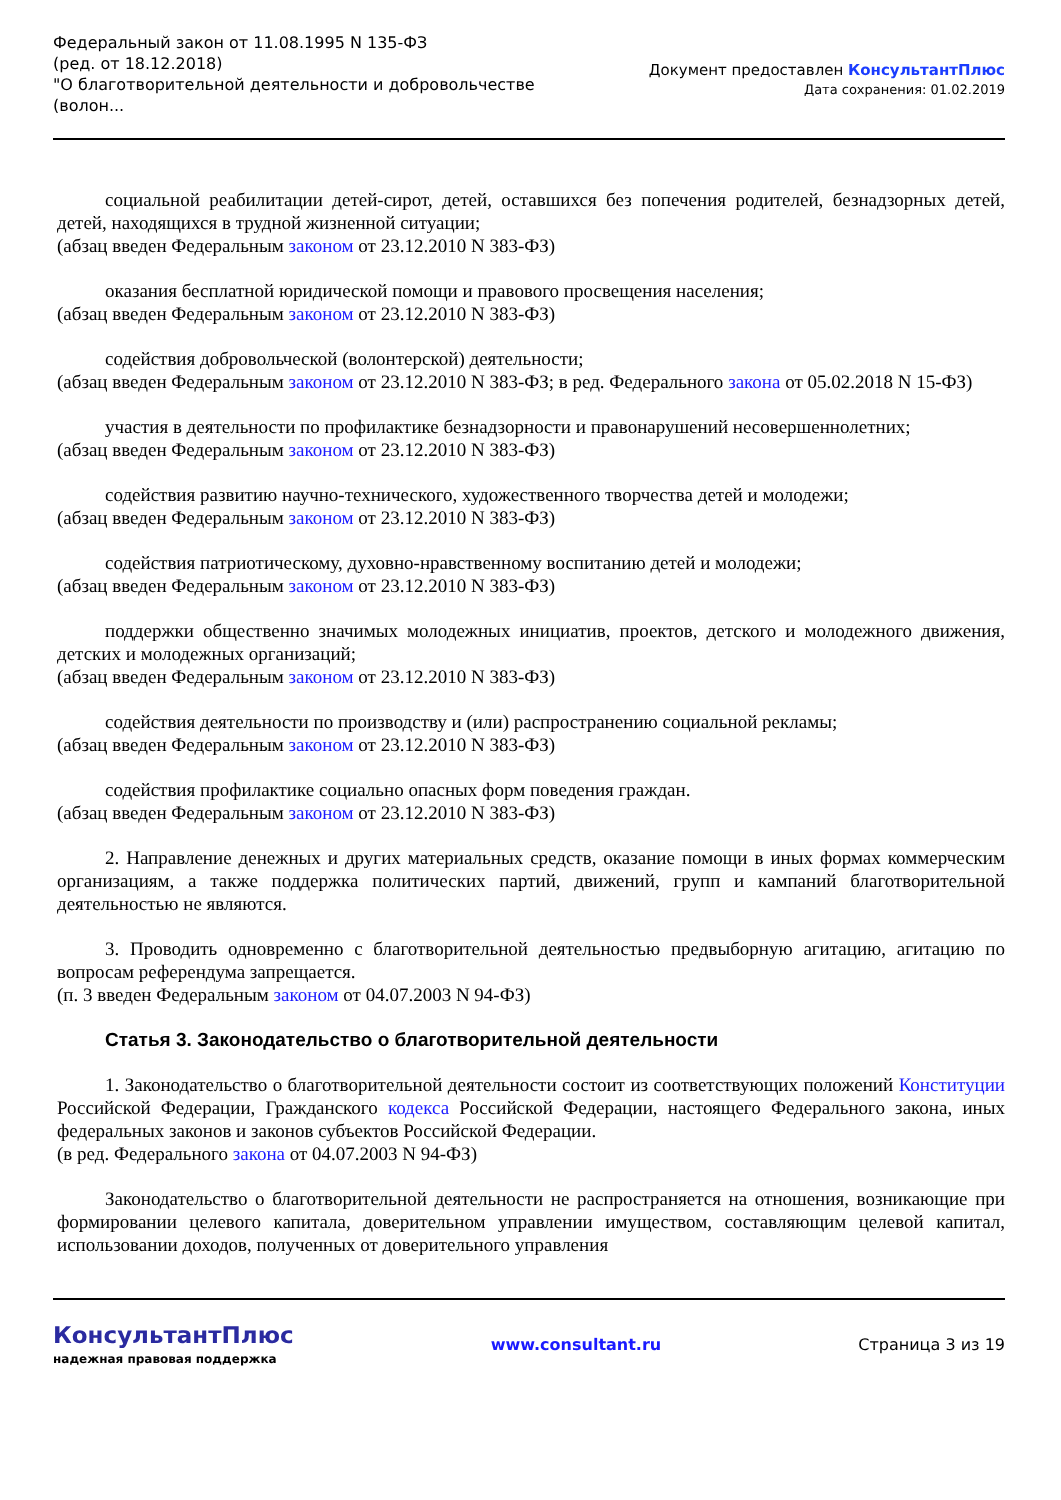Федеральный закон от 11.08.1995 N 135-ФЗ
(ред. от 18.12.2018)
"О благотворительной деятельности и добровольчестве
(волон...
Документ предоставлен КонсультантПлюс
Дата сохранения: 01.02.2019
социальной реабилитации детей-сирот, детей, оставшихся без попечения родителей, безнадзорных детей, детей, находящихся в трудной жизненной ситуации;
(абзац введен Федеральным законом от 23.12.2010 N 383-ФЗ)
оказания бесплатной юридической помощи и правового просвещения населения;
(абзац введен Федеральным законом от 23.12.2010 N 383-ФЗ)
содействия добровольческой (волонтерской) деятельности;
(абзац введен Федеральным законом от 23.12.2010 N 383-ФЗ; в ред. Федерального закона от 05.02.2018 N 15-ФЗ)
участия в деятельности по профилактике безнадзорности и правонарушений несовершеннолетних;
(абзац введен Федеральным законом от 23.12.2010 N 383-ФЗ)
содействия развитию научно-технического, художественного творчества детей и молодежи;
(абзац введен Федеральным законом от 23.12.2010 N 383-ФЗ)
содействия патриотическому, духовно-нравственному воспитанию детей и молодежи;
(абзац введен Федеральным законом от 23.12.2010 N 383-ФЗ)
поддержки общественно значимых молодежных инициатив, проектов, детского и молодежного движения, детских и молодежных организаций;
(абзац введен Федеральным законом от 23.12.2010 N 383-ФЗ)
содействия деятельности по производству и (или) распространению социальной рекламы;
(абзац введен Федеральным законом от 23.12.2010 N 383-ФЗ)
содействия профилактике социально опасных форм поведения граждан.
(абзац введен Федеральным законом от 23.12.2010 N 383-ФЗ)
2. Направление денежных и других материальных средств, оказание помощи в иных формах коммерческим организациям, а также поддержка политических партий, движений, групп и кампаний благотворительной деятельностью не являются.
3. Проводить одновременно с благотворительной деятельностью предвыборную агитацию, агитацию по вопросам референдума запрещается.
(п. 3 введен Федеральным законом от 04.07.2003 N 94-ФЗ)
Статья 3. Законодательство о благотворительной деятельности
1. Законодательство о благотворительной деятельности состоит из соответствующих положений Конституции Российской Федерации, Гражданского кодекса Российской Федерации, настоящего Федерального закона, иных федеральных законов и законов субъектов Российской Федерации.
(в ред. Федерального закона от 04.07.2003 N 94-ФЗ)
Законодательство о благотворительной деятельности не распространяется на отношения, возникающие при формировании целевого капитала, доверительном управлении имуществом, составляющим целевой капитал, использовании доходов, полученных от доверительного управления
КонсультантПлюс
надежная правовая поддержка
www.consultant.ru Страница 3 из 19